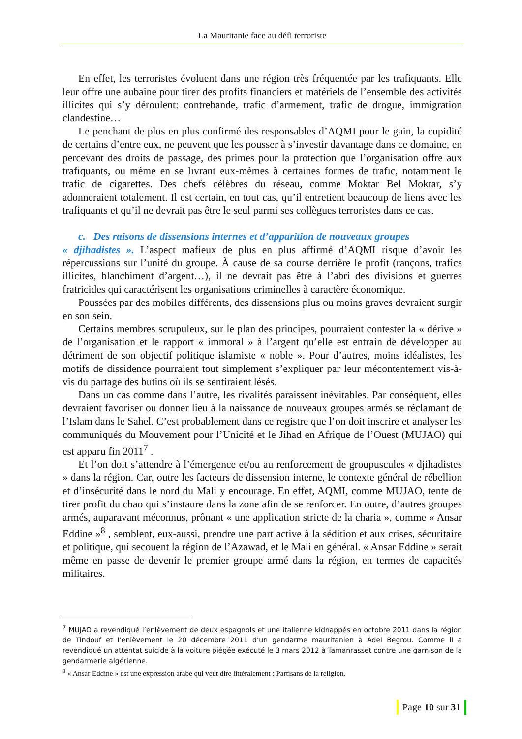La Mauritanie face au défi terroriste
En effet, les terroristes évoluent dans une région très fréquentée par les trafiquants. Elle leur offre une aubaine pour tirer des profits financiers et matériels de l’ensemble des activités illicites qui s’y déroulent: contrebande, trafic d’armement, trafic de drogue, immigration clandestine…
Le penchant de plus en plus confirmé des responsables d’AQMI pour le gain, la cupidité de certains d’entre eux, ne peuvent que les pousser à s’investir davantage dans ce domaine, en percevant des droits de passage, des primes pour la protection que l’organisation offre aux trafiquants, ou même en se livrant eux-mêmes à certaines formes de trafic, notamment le trafic de cigarettes. Des chefs célèbres du réseau, comme Moktar Bel Moktar, s’y adonneraient totalement. Il est certain, en tout cas, qu’il entretient beaucoup de liens avec les trafiquants et qu’il ne devrait pas être le seul parmi ses collègues terroristes dans ce cas.
c. Des raisons de dissensions internes et d’apparition de nouveaux groupes
« djihadistes ». L’aspect mafieux de plus en plus affirmé d’AQMI risque d’avoir les répercussions sur l’unité du groupe. À cause de sa course derrière le profit (rançons, trafics illicites, blanchiment d’argent…), il ne devrait pas être à l’abri des divisions et guerres fratricides qui caractérisent les organisations criminelles à caractère économique.
Poussées par des mobiles différents, des dissensions plus ou moins graves devraient surgir en son sein.
Certains membres scrupuleux, sur le plan des principes, pourraient contester la « dérive » de l’organisation et le rapport « immoral » à l’argent qu’elle est entrain de développer au détriment de son objectif politique islamiste « noble ». Pour d’autres, moins idéalistes, les motifs de dissidence pourraient tout simplement s’expliquer par leur mécontentement vis-à-vis du partage des butins où ils se sentiraient lésés.
Dans un cas comme dans l’autre, les rivalités paraissent inévitables. Par conséquent, elles devraient favoriser ou donner lieu à la naissance de nouveaux groupes armés se réclamant de l’Islam dans le Sahel. C’est probablement dans ce registre que l’on doit inscrire et analyser les communiqués du Mouvement pour l’Unicité et le Jihad en Afrique de l’Ouest (MUJAO) qui est apparu fin 2011<sup>7</sup> .
Et l’on doit s’attendre à l’émergence et/ou au renforcement de groupuscules « djihadistes » dans la région. Car, outre les facteurs de dissension interne, le contexte général de rébellion et d’insécurité dans le nord du Mali y encourage. En effet, AQMI, comme MUJAO, tente de tirer profit du chao qui s’instaure dans la zone afin de se renforcer. En outre, d’autres groupes armés, auparavant méconnus, prônant « une application stricte de la charia », comme « Ansar Eddine »<sup>8</sup> , semblent, eux-aussi, prendre une part active à la sédition et aux crises, sécuritaire et politique, qui secouent la région de l’Azawad, et le Mali en général. « Ansar Eddine » serait même en passe de devenir le premier groupe armé dans la région, en termes de capacités militaires.
<sup>7</sup> MUJAO a revendiqué l’enlèvement de deux espagnols et une italienne kidnappés en octobre 2011 dans la région de Tindouf et l’enlèvement le 20 décembre 2011 d’un gendarme mauritanien à Adel Begrou. Comme il a revendiqué un attentat suicide à la voiture piégée exécuté le 3 mars 2012 à Tamanrasset contre une garnison de la gendarmerie algérienne.
<sup>8</sup> « Ansar Eddine » est une expression arabe qui veut dire littéralement : Partisans de la religion.
Page 10 sur 31